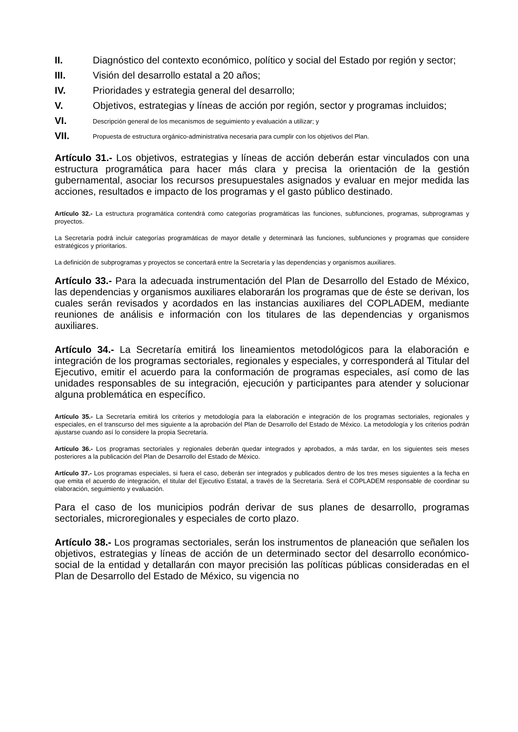II. Diagnóstico del contexto económico, político y social del Estado por región y sector;
III. Visión del desarrollo estatal a 20 años;
IV. Prioridades y estrategia general del desarrollo;
V. Objetivos, estrategias y líneas de acción por región, sector y programas incluidos;
VI. Descripción general de los mecanismos de seguimiento y evaluación a utilizar; y
VII. Propuesta de estructura orgánico-administrativa necesaria para cumplir con los objetivos del Plan.
Artículo 31.- Los objetivos, estrategias y líneas de acción deberán estar vinculados con una estructura programática para hacer más clara y precisa la orientación de la gestión gubernamental, asociar los recursos presupuestales asignados y evaluar en mejor medida las acciones, resultados e impacto de los programas y el gasto público destinado.
Artículo 32.- La estructura programática contendrá como categorías programáticas las funciones, subfunciones, programas, subprogramas y proyectos.
La Secretaría podrá incluir categorías programáticas de mayor detalle y determinará las funciones, subfunciones y programas que considere estratégicos y prioritarios.
La definición de subprogramas y proyectos se concertará entre la Secretaría y las dependencias y organismos auxiliares.
Artículo 33.- Para la adecuada instrumentación del Plan de Desarrollo del Estado de México, las dependencias y organismos auxiliares elaborarán los programas que de éste se derivan, los cuales serán revisados y acordados en las instancias auxiliares del COPLADEM, mediante reuniones de análisis e información con los titulares de las dependencias y organismos auxiliares.
Artículo 34.- La Secretaría emitirá los lineamientos metodológicos para la elaboración e integración de los programas sectoriales, regionales y especiales, y corresponderá al Titular del Ejecutivo, emitir el acuerdo para la conformación de programas especiales, así como de las unidades responsables de su integración, ejecución y participantes para atender y solucionar alguna problemática en específico.
Artículo 35.- La Secretaría emitirá los criterios y metodología para la elaboración e integración de los programas sectoriales, regionales y especiales, en el transcurso del mes siguiente a la aprobación del Plan de Desarrollo del Estado de México. La metodología y los criterios podrán ajustarse cuando así lo considere la propia Secretaría.
Artículo 36.- Los programas sectoriales y regionales deberán quedar integrados y aprobados, a más tardar, en los siguientes seis meses posteriores a la publicación del Plan de Desarrollo del Estado de México.
Artículo 37.- Los programas especiales, si fuera el caso, deberán ser integrados y publicados dentro de los tres meses siguientes a la fecha en que emita el acuerdo de integración, el titular del Ejecutivo Estatal, a través de la Secretaría. Será el COPLADEM responsable de coordinar su elaboración, seguimiento y evaluación.
Para el caso de los municipios podrán derivar de sus planes de desarrollo, programas sectoriales, microregionales y especiales de corto plazo.
Artículo 38.- Los programas sectoriales, serán los instrumentos de planeación que señalen los objetivos, estrategias y líneas de acción de un determinado sector del desarrollo económico-social de la entidad y detallarán con mayor precisión las políticas públicas consideradas en el Plan de Desarrollo del Estado de México, su vigencia no